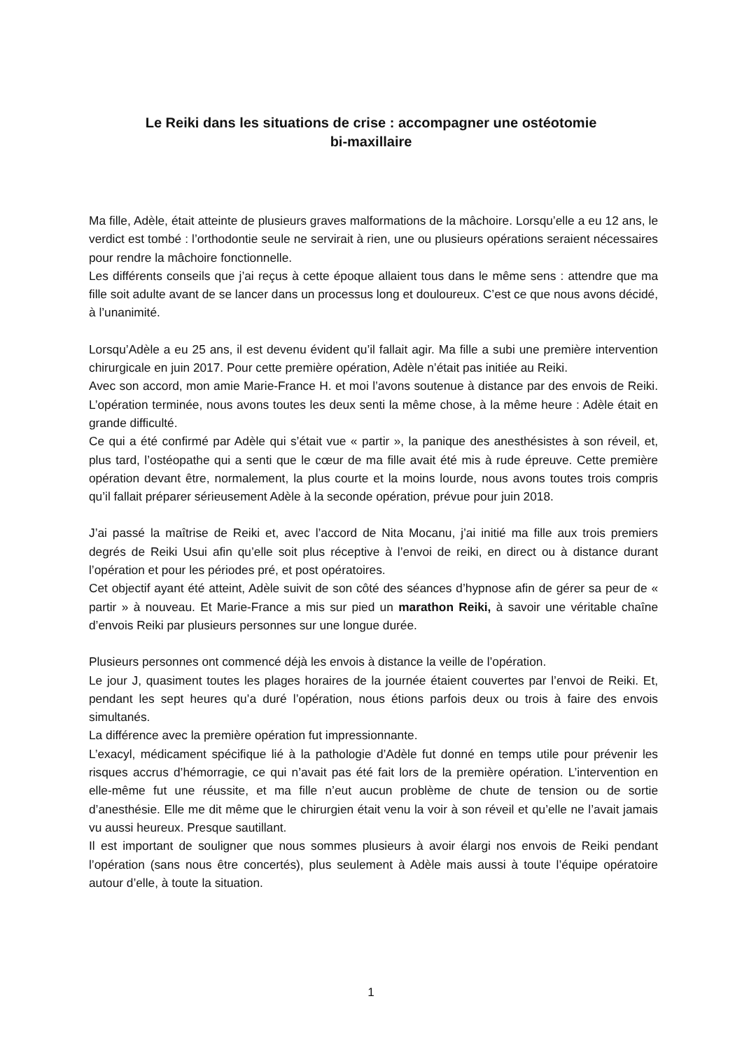Le Reiki dans les situations de crise : accompagner une ostéotomie
bi-maxillaire
Ma fille, Adèle, était atteinte de plusieurs graves malformations de la mâchoire. Lorsqu’elle a eu 12 ans, le verdict est tombé : l’orthodontie seule ne servirait à rien, une ou plusieurs opérations seraient nécessaires pour rendre la mâchoire fonctionnelle.
Les différents conseils que j’ai reçus à cette époque allaient tous dans le même sens : attendre que ma fille soit adulte avant de se lancer dans un processus long et douloureux. C’est ce que nous avons décidé, à l’unanimité.
Lorsqu’Adèle a eu 25 ans, il est devenu évident qu’il fallait agir. Ma fille a subi une première intervention chirurgicale en juin 2017. Pour cette première opération, Adèle n’était pas initiée au Reiki.
Avec son accord, mon amie Marie-France H. et moi l’avons soutenue à distance par des envois de Reiki. L’opération terminée, nous avons toutes les deux senti la même chose, à la même heure : Adèle était en grande difficulté.
Ce qui a été confirmé par Adèle qui s’était vue « partir », la panique des anesthésistes à son réveil, et, plus tard, l’ostéopathe qui a senti que le cœur de ma fille avait été mis à rude épreuve. Cette première opération devant être, normalement, la plus courte et la moins lourde, nous avons toutes trois compris qu’il fallait préparer sérieusement Adèle à la seconde opération, prévue pour juin 2018.
J’ai passé la maîtrise de Reiki et, avec l’accord de Nita Mocanu, j’ai initié ma fille aux trois premiers degrés de Reiki Usui afin qu’elle soit plus réceptive à l’envoi de reiki, en direct ou à distance durant l’opération et pour les périodes pré, et post opératoires.
Cet objectif ayant été atteint, Adèle suivit de son côté des séances d’hypnose afin de gérer sa peur de « partir » à nouveau. Et Marie-France a mis sur pied un marathon Reiki, à savoir une véritable chaîne d’envois Reiki par plusieurs personnes sur une longue durée.
Plusieurs personnes ont commencé déjà les envois à distance la veille de l’opération.
Le jour J, quasiment toutes les plages horaires de la journée étaient couvertes par l’envoi de Reiki. Et, pendant les sept heures qu’a duré l’opération, nous étions parfois deux ou trois à faire des envois simultanés.
La différence avec la première opération fut impressionnante.
L’exacyl, médicament spécifique lié à la pathologie d’Adèle fut donné en temps utile pour prévenir les risques accrus d’hémorragie, ce qui n’avait pas été fait lors de la première opération. L’intervention en elle-même fut une réussite, et ma fille n’eut aucun problème de chute de tension ou de sortie d’anesthésie. Elle me dit même que le chirurgien était venu la voir à son réveil et qu’elle ne l’avait jamais vu aussi heureux. Presque sautillant.
Il est important de souligner que nous sommes plusieurs à avoir élargi nos envois de Reiki pendant l’opération (sans nous être concertés), plus seulement à Adèle mais aussi à toute l’équipe opératoire autour d’elle, à toute la situation.
1